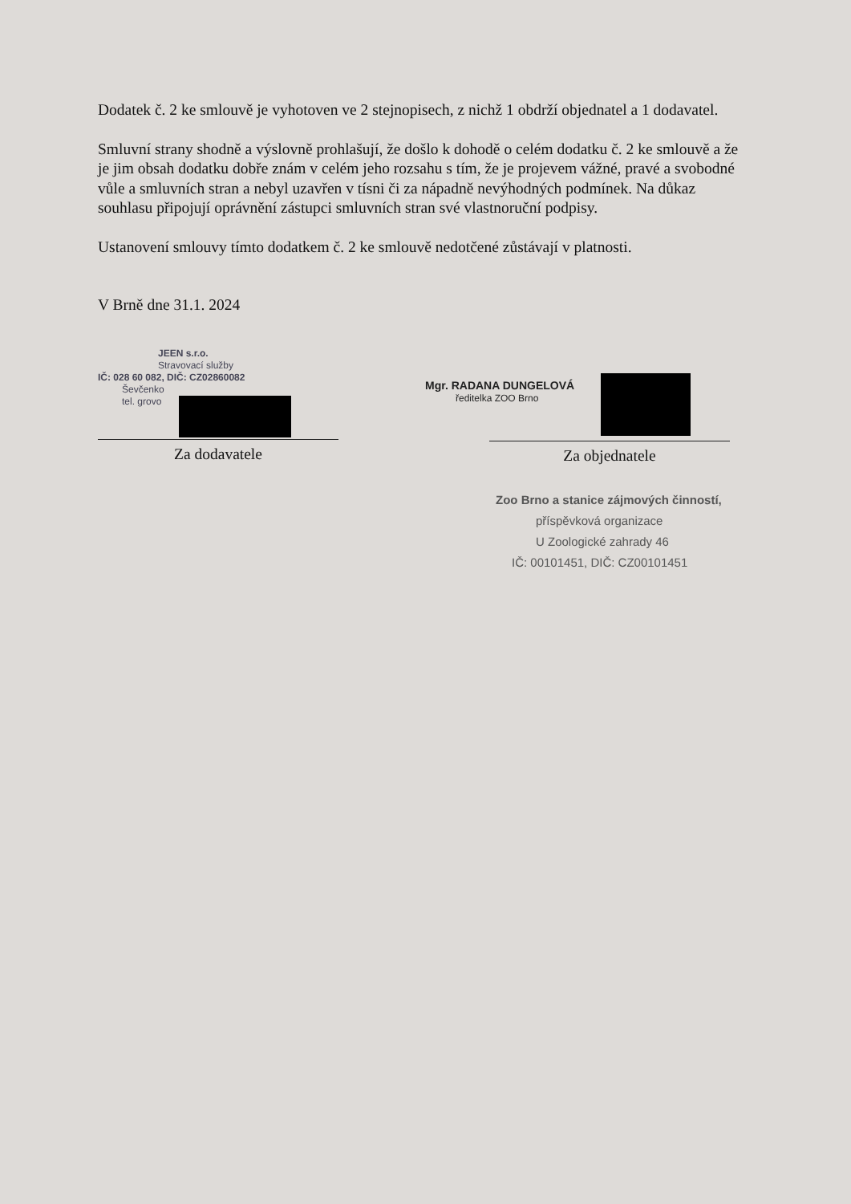Dodatek č. 2 ke smlouvě je vyhotoven ve 2 stejnopisech, z nichž 1 obdrží objednatel a 1 dodavatel.
Smluvní strany shodně a výslovně prohlašují, že došlo k dohodě o celém dodatku č. 2 ke smlouvě a že je jim obsah dodatku dobře znám v celém jeho rozsahu s tím, že je projevem vážné, pravé a svobodné vůle a smluvních stran a nebyl uzavřen v tísni či za nápadně nevýhodných podmínek. Na důkaz souhlasu připojují oprávnění zástupci smluvních stran své vlastnoruční podpisy.
Ustanovení smlouvy tímto dodatkem č. 2 ke smlouvě nedotčené zůstávají v platnosti.
V Brně dne 31.1. 2024
JEEN s.r.o.
Stravovací služby
IČ: 028 60 082, DIČ: CZ02860082
Ševčenko
tel. grovo
Za dodavatele
Mgr. RADANA DUNGELOVÁ
ředitelka ZOO Brno
Za objednatele
Zoo Brno a stanice zájmových činností,
příspěvková organizace
U Zoologické zahrady 46
IČ: 00101451, DIČ: CZ00101451